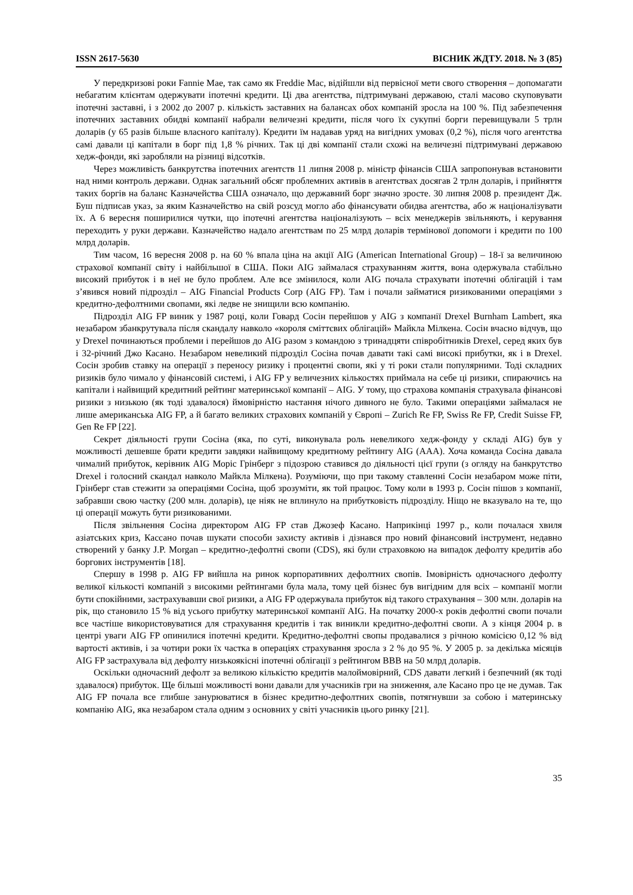ISSN 2617-5630 ВІСНИК ЖДТУ. 2018. № 3 (85)
У передкризові роки Fannie Mae, так само як Freddie Mac, відійшли від первісної мети свого створення – допомагати небагатим клієнтам одержувати іпотечні кредити. Ці два агентства, підтримувані державою, сталі масово скуповувати іпотечні заставні, і з 2002 до 2007 р. кількість заставних на балансах обох компаній зросла на 100 %. Під забезпечення іпотечних заставних обидві компанії набрали величезні кредити, після чого їх сукупні борги перевищували 5 трлн доларів (у 65 разів більше власного капіталу). Кредити їм надавав уряд на вигідних умовах (0,2 %), після чого агентства самі давали ці капітали в борг під 1,8 % річних. Так ці дві компанії стали схожі на величезні підтримувані державою хедж-фонди, які заробляли на різниці відсотків.
Через можливість банкрутства іпотечних агентств 11 липня 2008 р. міністр фінансів США запропонував встановити над ними контроль держави. Однак загальний обсяг проблемних активів в агентствах досягав 2 трлн доларів, і прийняття таких боргів на баланс Казначейства США означало, що державний борг значно зросте. 30 липня 2008 р. президент Дж. Буш підписав указ, за яким Казначейство на свій розсуд могло або фінансувати обидва агентства, або ж націоналізувати їх. А 6 вересня поширилися чутки, що іпотечні агентства націоналізують – всіх менеджерів звільняють, і керування переходить у руки держави. Казначейство надало агентствам по 25 млрд доларів термінової допомоги і кредити по 100 млрд доларів.
Тим часом, 16 вересня 2008 р. на 60 % впала ціна на акції AIG (American International Group) – 18-ї за величиною страхової компанії світу і найбільшої в США. Поки AIG займалася страхуванням життя, вона одержувала стабільно високий прибуток і в неї не було проблем. Але все змінилося, коли AIG почала страхувати іпотечні облігацій і там з’явився новий підрозділ – AIG Financial Products Corp (AIG FP). Там і почали займатися ризикованими операціями з кредитно-дефолтними свопами, які ледве не знищили всю компанію.
Підрозділ AIG FP виник у 1987 році, коли Говард Сосін перейшов у AIG з компанії Drexel Burnham Lambert, яка незабаром збанкрутувала після скандалу навколо «короля сміттєвих облігацій» Майкла Мілкена. Сосін вчасно відчув, що у Drexel починаються проблеми і перейшов до AIG разом з командою з тринадцяти співробітників Drexel, серед яких був і 32-річний Джо Касано. Незабаром невеликий підрозділ Сосіна почав давати такі самі високі прибутки, як і в Drexel. Сосін зробив ставку на операції з переносу ризику і процентні свопи, які у ті роки стали популярними. Тоді складних ризиків було чимало у фінансовій системі, і AIG FP у величезних кількостях приймала на себе ці ризики, спираючись на капітали і найвищий кредитний рейтинг материнської компанії – AIG. У тому, що страхова компанія страхувала фінансові ризики з низькою (як тоді здавалося) ймовірністю настання нічого дивного не було. Такими операціями займалася не лише американська AIG FP, а й багато великих страхових компаній у Європі – Zurich Re FP, Swiss Re FP, Credit Suisse FP, Gen Re FP [22].
Секрет діяльності групи Сосіна (яка, по суті, виконувала роль невеликого хедж-фонду у складі AIG) був у можливості дешевше брати кредити завдяки найвищому кредитному рейтингу AIG (AAA). Хоча команда Сосіна давала чималий прибуток, керівник AIG Моріс Грінберг з підозрою ставився до діяльності цієї групи (з огляду на банкрутство Drexel і голосний скандал навколо Майкла Мілкена). Розуміючи, що при такому ставленні Сосін незабаром може піти, Грінберг став стежити за операціями Сосіна, щоб зрозуміти, як той працює. Тому коли в 1993 р. Сосін пішов з компанії, забравши свою частку (200 млн. доларів), це ніяк не вплинуло на прибутковість підрозділу. Ніщо не вказувало на те, що ці операції можуть бути ризикованими.
Після звільнення Сосіна директором AIG FP став Джозеф Касано. Наприкінці 1997 р., коли почалася хвиля азіатських криз, Кассано почав шукати способи захисту активів і дізнався про новий фінансовий інструмент, недавно створений у банку J.P. Morgan – кредитно-дефолтні свопи (CDS), які були страховкою на випадок дефолту кредитів або боргових інструментів [18].
Спершу в 1998 р. AIG FP вийшла на ринок корпоративних дефолтних свопів. Імовірність одночасного дефолту великої кількості компаній з високими рейтингами була мала, тому цей бізнес був вигідним для всіх – компанії могли бути спокійними, застрахувавши свої ризики, а AIG FP одержувала прибуток від такого страхування – 300 млн. доларів на рік, що становило 15 % від усього прибутку материнської компанії AIG. На початку 2000-х років дефолтні свопи почали все частіше використовуватися для страхування кредитів і так виникли кредитно-дефолтні свопи. А з кінця 2004 р. в центрі уваги AIG FP опинилися іпотечні кредити. Кредитно-дефолтні свопы продавалися з річною комісією 0,12 % від вартості активів, і за чотири роки їх частка в операціях страхування зросла з 2 % до 95 %. У 2005 р. за декілька місяців AIG FP застрахувала від дефолту низькоякісні іпотечні облігації з рейтингом BBB на 50 млрд доларів.
Оскільки одночасний дефолт за великою кількістю кредитів малоймовірний, CDS давати легкий і безпечний (як тоді здавалося) прибуток. Ще більші можливості вони давали для учасників гри на зниження, але Касано про це не думав. Так AIG FP почала все глибше занурюватися в бізнес кредитно-дефолтних свопів, потягнувши за собою і материнську компанію AIG, яка незабаром стала одним з основних у світі учасників цього ринку [21].
35